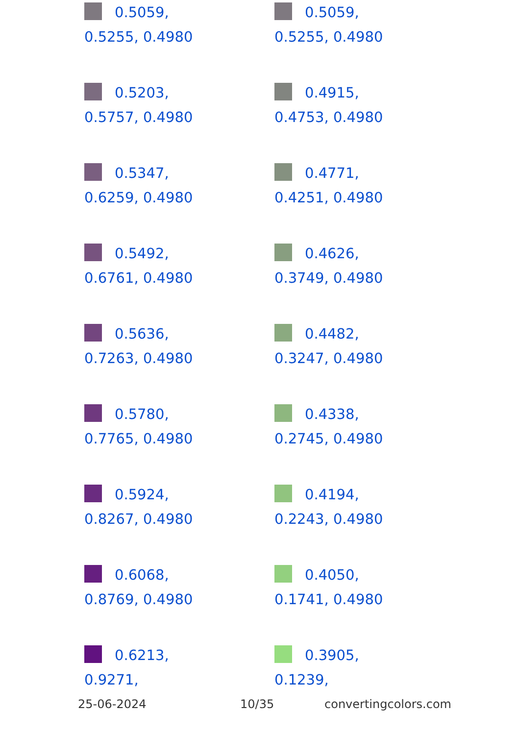0.5059, 0.5255, 0.4980
0.5059, 0.5255, 0.4980
0.5203, 0.5757, 0.4980
0.4915, 0.4753, 0.4980
0.5347, 0.6259, 0.4980
0.4771, 0.4251, 0.4980
0.5492, 0.6761, 0.4980
0.4626, 0.3749, 0.4980
0.5636, 0.7263, 0.4980
0.4482, 0.3247, 0.4980
0.5780, 0.7765, 0.4980
0.4338, 0.2745, 0.4980
0.5924, 0.8267, 0.4980
0.4194, 0.2243, 0.4980
0.6068, 0.8769, 0.4980
0.4050, 0.1741, 0.4980
0.6213, 0.9271,
0.3905, 0.1239,
25-06-2024 10/35 convertingcolors.com